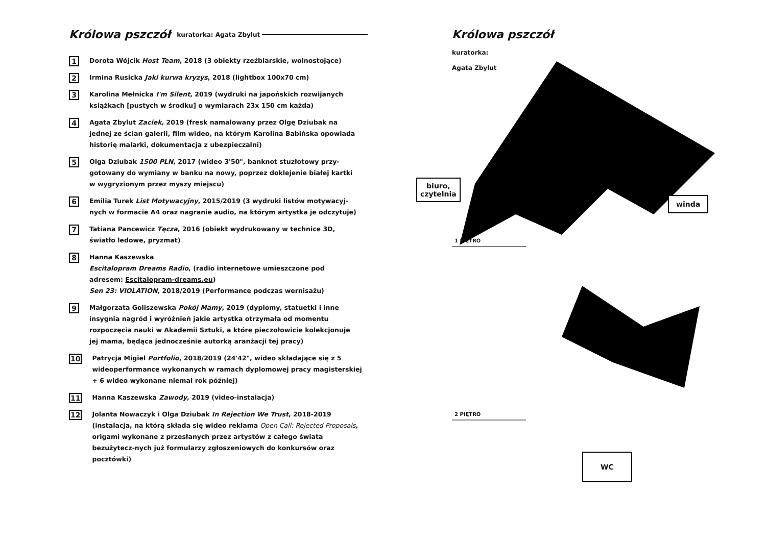Królowa pszczół kuratorka: Agata Zbylut
1
Dorota Wójcik Host Team, 2018 (3 obiekty rzeźbiarskie, wolnostojące)
2
Irmina Rusicka Jaki kurwa kryzys, 2018 (lightbox 100x70 cm)
3
Karolina Mełnicka I'm Silent, 2019 (wydruki na japońskich rozwijanych książkach [pustych w środku] o wymiarach 23x 150 cm każda)
4
Agata Zbylut Zaciek, 2019 (fresk namalowany przez Olgę Dziubak na jednej ze ścian galerii, film wideo, na którym Karolina Babińska opowiada historię malarki, dokumentacja z ubezpieczalni)
5
Olga Dziubak 1500 PLN, 2017 (wideo 3'50", banknot stuzłotowy przy-gotowany do wymiany w banku na nowy, poprzez doklejenie białej kartki w wygryzionym przez myszy miejscu)
6
Emilia Turek List Motywacyjny, 2015/2019 (3 wydruki listów motywacyj-nych w formacie A4 oraz nagranie audio, na którym artystka je odczytuje)
7
Tatiana Pancewicz Tęcza, 2016 (obiekt wydrukowany w technice 3D, światło ledowe, pryzmat)
8
Hanna Kaszewska
Escitalopram Dreams Radio, (radio internetowe umieszczone pod adresem: Escitalopram-dreams.eu)
Sen 23: VIOLATION, 2018/2019 (Performance podczas wernisażu)
9
Małgorzata Goliszewska Pokój Mamy, 2019 (dyplomy, statuetki i inne insygnia nagród i wyróżnień jakie artystka otrzymała od momentu rozpoczęcia nauki w Akademii Sztuki, a które pieczołowicie kolekcjonuje jej mama, będąca jednocześnie autorką aranżacji tej pracy)
10
Patrycja Migiel Portfolio, 2018/2019 (24'42", wideo składające się z 5 wideoperformance wykonanych w ramach dyplomowej pracy magisterskiej + 6 wideo wykonane niemal rok później)
11
Hanna Kaszewska Zawody, 2019 (video-instalacja)
12
Jolanta Nowaczyk i Olga Dziubak In Rejection We Trust, 2018-2019 (instalacja, na którą składa się wideo reklama Open Call: Rejected Proposals, origami wykonane z przesłanych przez artystów z całego świata bezużytecz-nych już formularzy zgłoszeniowych do konkursów oraz pocztówki)
Królowa pszczół
kuratorka:
Agata Zbylut
1 PIĘTRO
2 PIĘTRO
biuro,
czytelnia
winda
WC